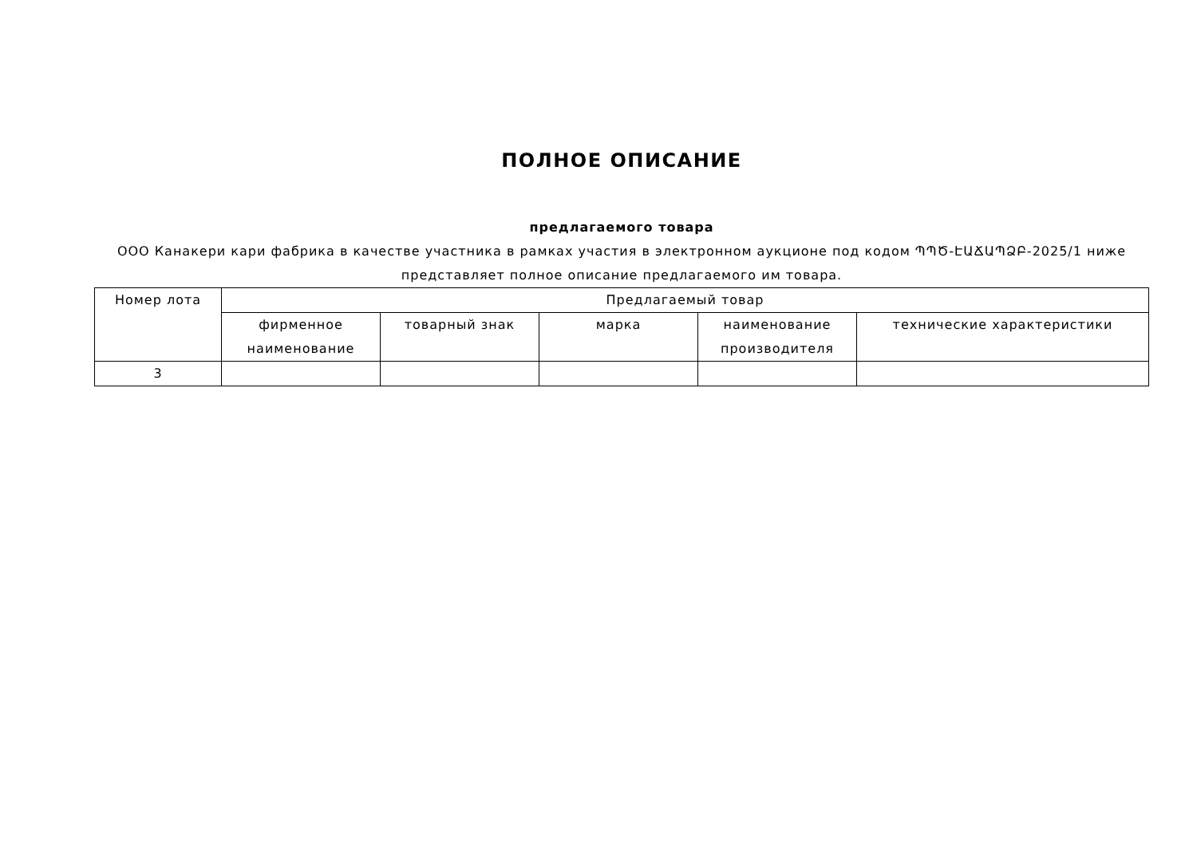ПОЛНОЕ ОПИСАНИЕ
предлагаемого товара
ООО Канакери кари фабрика в качестве участника в рамках участия в электронном аукционе под кодом ՊՊԾ-ԷԱՃԱՊՁԲ-2025/1 ниже представляет полное описание предлагаемого им товара.
| Номер лота | Предлагаемый товар | | | | |
| --- | --- | --- | --- | --- | --- |
| | фирменное наименование | товарный знак | марка | наименование производителя | технические характеристики |
| 3 | | | | | |